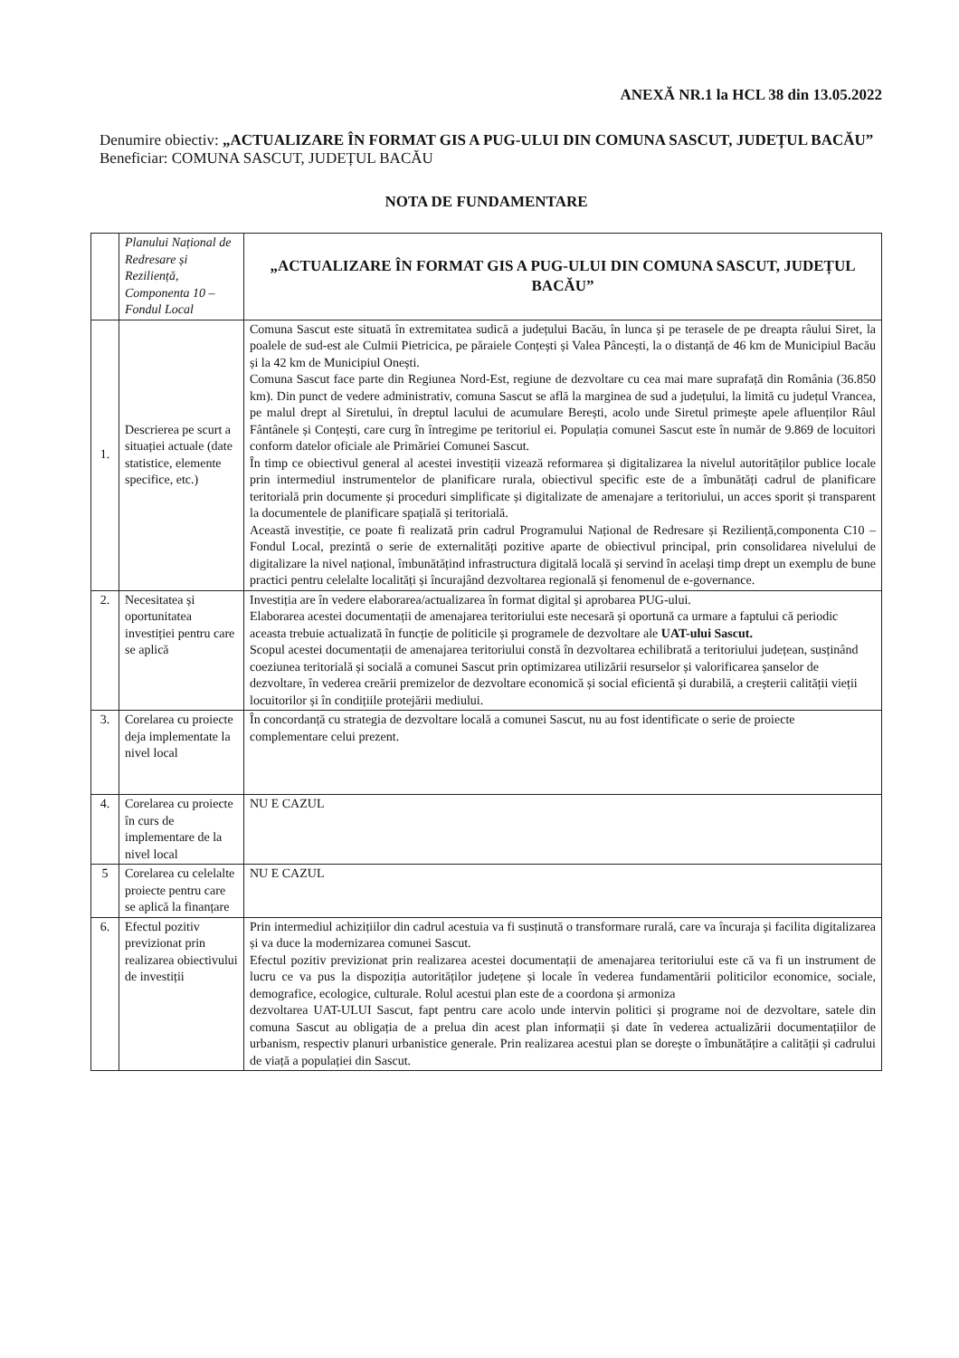ANEXĂ NR.1 la HCL 38 din 13.05.2022
Denumire obiectiv: „ACTUALIZARE ÎN FORMAT GIS A PUG-ULUI DIN COMUNA SASCUT, JUDEȚUL BACĂU”
Beneficiar: COMUNA SASCUT, JUDEȚUL BACĂU
NOTA DE FUNDAMENTARE
| | Planului Național de Redresare și Reziliență, Componenta 10 – Fondul Local | „ACTUALIZARE ÎN FORMAT GIS A PUG-ULUI DIN COMUNA SASCUT, JUDEȚUL BACĂU” |
| 1. | Descrierea pe scurt a situației actuale (date statistice, elemente specifice, etc.) | Comuna Sascut este situată în extremitatea sudică a județului Bacău, în lunca și pe terasele de pe dreapta râului Siret, la poalele de sud-est ale Culmii Pietricica, pe păraiele Conțești și Valea Pâncești, la o distanță de 46 km de Municipiul Bacău și la 42 km de Municipiul Onești. Comuna Sascut face parte din Regiunea Nord-Est, regiune de dezvoltare cu cea mai mare suprafață din România (36.850 km). Din punct de vedere administrativ, comuna Sascut se află la marginea de sud a județului, la limită cu județul Vrancea, pe malul drept al Siretului, în dreptul lacului de acumulare Berești, acolo unde Siretul primește apele afluenților Râul Fântânele și Conțești, care curg în întregime pe teritoriul ei. Populația comunei Sascut este în număr de 9.869 de locuitori conform datelor oficiale ale Primăriei Comunei Sascut. În timp ce obiectivul general al acestei investiții vizează reformarea și digitalizarea la nivelul autorităților publice locale prin intermediul instrumentelor de planificare rurala, obiectivul specific este de a îmbunătăți cadrul de planificare teritorială prin documente și proceduri simplificate și digitalizate de amenajare a teritoriului, un acces sporit și transparent la documentele de planificare spațială și teritorială. Această investiție, ce poate fi realizată prin cadrul Programului Național de Redresare și Reziliență,componenta C10 – Fondul Local, prezintă o serie de externalități pozitive aparte de obiectivul principal, prin consolidarea nivelului de digitalizare la nivel național, îmbunătățind infrastructura digitală locală și servind în același timp drept un exemplu de bune practici pentru celelalte localități și încurajând dezvoltarea regională și fenomenul de e-governance. |
| 2. | Necesitatea și oportunitatea investiției pentru care se aplică | Investiția are în vedere elaborarea/actualizarea în format digital și aprobarea PUG-ului. Elaborarea acestei documentații de amenajarea teritoriului este necesară și oportună ca urmare a faptului că periodic aceasta trebuie actualizată în funcție de politicile și programele de dezvoltare ale UAT-ului Sascut. Scopul acestei documentații de amenajarea teritoriului constă în dezvoltarea echilibrată a teritoriului județean, susținând coeziunea teritorială și socială a comunei Sascut prin optimizarea utilizării resurselor și valorificarea șanselor de dezvoltare, în vederea creării premizelor de dezvoltare economică și social eficientă și durabilă, a creșterii calității vieții locuitorilor și în condițiile protejării mediului. |
| 3. | Corelarea cu proiecte deja implementate la nivel local | În concordanță cu strategia de dezvoltare locală a comunei Sascut, nu au fost identificate o serie de proiecte complementare celui prezent. |
| 4. | Corelarea cu proiecte în curs de implementare de la nivel local | NU E CAZUL |
| 5 | Corelarea cu celelalte proiecte pentru care se aplică la finanțare | NU E CAZUL |
| 6. | Efectul pozitiv previzionat prin realizarea obiectivului de investiții | Prin intermediul achizițiilor din cadrul acestuia va fi susținută o transformare rurală, care va încuraja și facilita digitalizarea și va duce la modernizarea comunei Sascut. Efectul pozitiv previzionat prin realizarea acestei documentații de amenajarea teritoriului este că va fi un instrument de lucru ce va pus la dispoziția autorităților județene și locale în vederea fundamentării politicilor economice, sociale, demografice, ecologice, culturale. Rolul acestui plan este de a coordona și armoniza dezvoltarea UAT-ULUI Sascut, fapt pentru care acolo unde intervin politici și programe noi de dezvoltare, satele din comuna Sascut au obligația de a prelua din acest plan informații și date în vederea actualizării documentațiilor de urbanism, respectiv planuri urbanistice generale. Prin realizarea acestui plan se dorește o îmbunătățire a calității și cadrului de viață a populației din Sascut. |